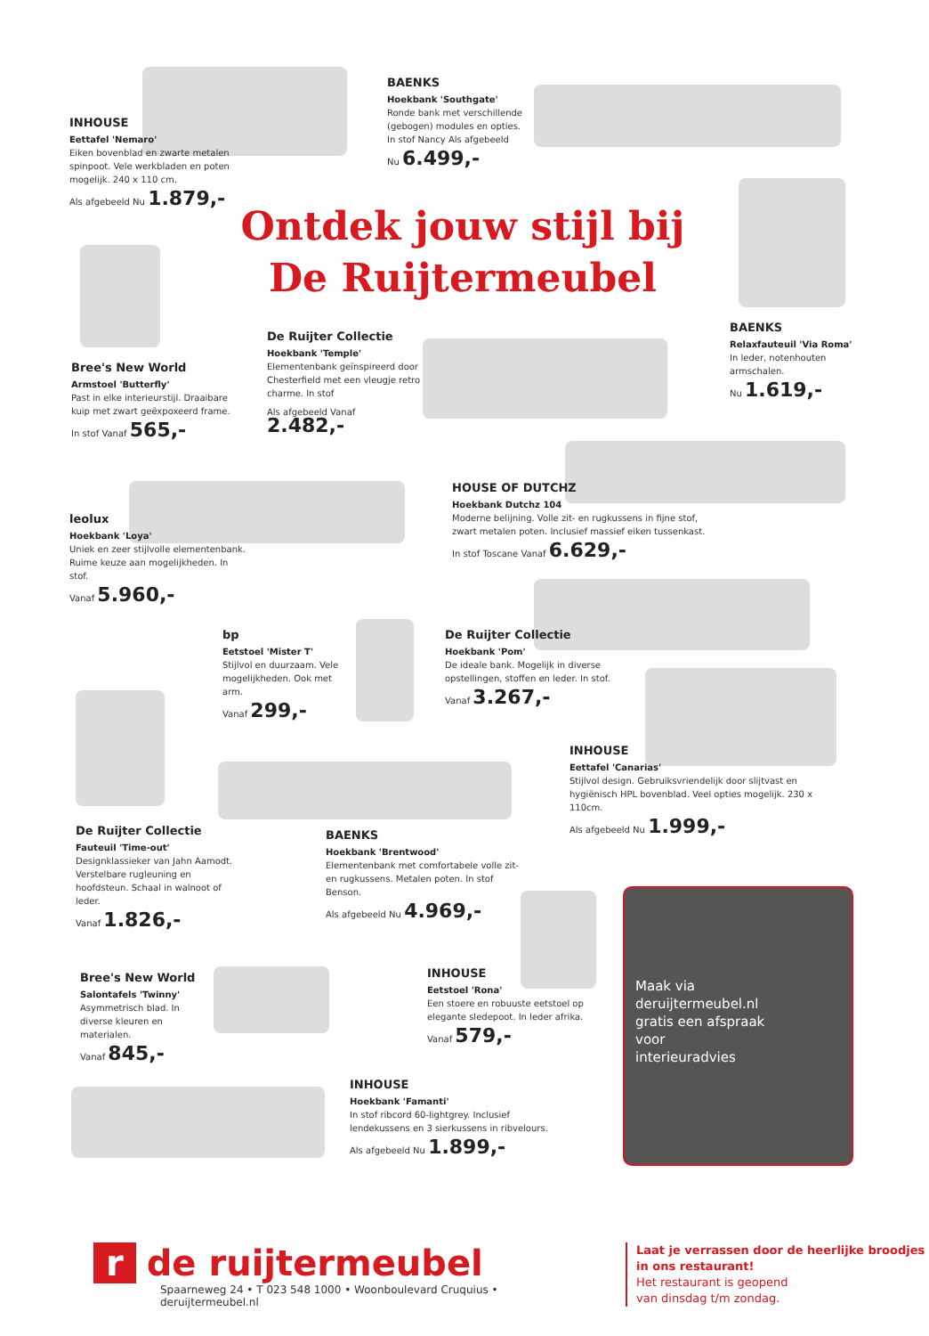INHOUSE
Eettafel 'Nemaro'
Eiken bovenblad en zwarte metalen spinpoot. Vele werkbladen en poten mogelijk. 240 x 110 cm.
Als afgebeeld Nu 1.879,-
BAENKS
Hoekbank 'Southgate'
Ronde bank met verschillende (gebogen) modules en opties. In stof Nancy Als afgebeeld
Nu 6.499,-
Ontdek jouw stijl bij De Ruijtermeubel
BAENKS
Relaxfauteuil 'Via Roma'
In leder, notenhouten armschalen.
Nu 1.619,-
Bree's New World
Armstoel 'Butterfly'
Past in elke interieurstijl. Draaibare kuip met zwart geëxpoxeerd frame.
In stof Vanaf 565,-
De Ruijter Collectie
Hoekbank 'Temple'
Elementenbank geïnspireerd door Chesterfield met een vleugje retro charme. In stof
Als afgebeeld Vanaf 2.482,-
HOUSE OF DUTCHZ
Hoekbank Dutchz 104
Moderne belijning. Volle zit- en rugkussens in fijne stof, zwart metalen poten. Inclusief massief eiken tussenkast.
In stof Toscane Vanaf 6.629,-
leolux
Hoekbank 'Loya'
Uniek en zeer stijlvolle elementenbank. Ruime keuze aan mogelijkheden. In stof.
Vanaf 5.960,-
bp
Eetstoel 'Mister T'
Stijlvol en duurzaam. Vele mogelijkheden. Ook met arm.
Vanaf 299,-
De Ruijter Collectie
Hoekbank 'Pom'
De ideale bank. Mogelijk in diverse opstellingen, stoffen en leder. In stof.
Vanaf 3.267,-
INHOUSE
Eettafel 'Canarias'
Stijlvol design. Gebruiksvriendelijk door slijtvast en hygiënisch HPL bovenblad. Veel opties mogelijk. 230 x 110cm.
Als afgebeeld Nu 1.999,-
De Ruijter Collectie
Fauteuil 'Time-out'
Designklassieker van Jahn Aamodt. Verstelbare rugleuning en hoofdsteun. Schaal in walnoot of leder.
Vanaf 1.826,-
BAENKS
Hoekbank 'Brentwood'
Elementenbank met comfortabele volle zit- en rugkussens. Metalen poten. In stof Benson.
Als afgebeeld Nu 4.969,-
Maak via deruijtermeubel.nl gratis een afspraak voor interieuradvies
Bree's New World
Salontafels 'Twinny'
Asymmetrisch blad. In diverse kleuren en materialen.
Vanaf 845,-
INHOUSE
Eetstoel 'Rona'
Een stoere en robuuste eetstoel op elegante sledepoot. In leder afrika.
Vanaf 579,-
INHOUSE
Hoekbank 'Famanti'
In stof ribcord 60-lightgrey. Inclusief lendekussens en 3 sierkussens in ribvelours.
Als afgebeeld Nu 1.899,-
r de ruijtermeubel
Spaarneweg 24 • T 023 548 1000 • Woonboulevard Cruquius • deruijtermeubel.nl
Laat je verrassen door de heerlijke broodjes in ons restaurant!
Het restaurant is geopend
van dinsdag t/m zondag.